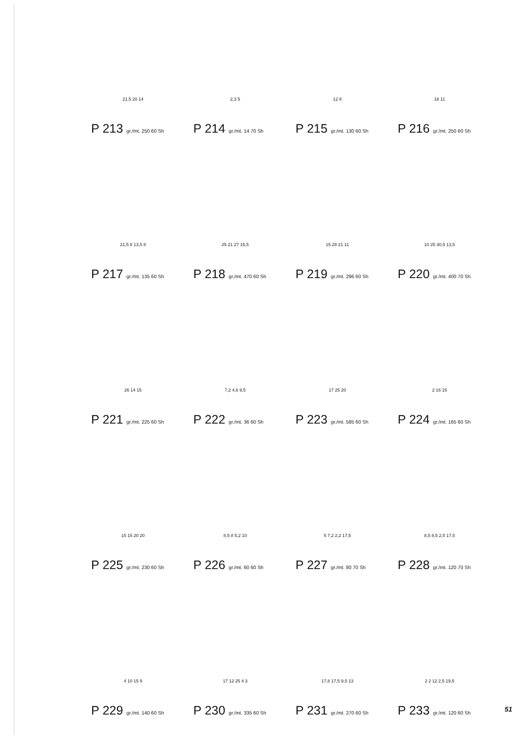21,5 20 14
P 213 gr./mt. 250 60 Sh
2,3 5
P 214 gr./mt. 14 70 Sh
12 8
P 215 gr./mt. 130 60 Sh
18 11
P 216 gr./mt. 250 60 Sh
21,5 8 13,5 8
P 217 gr./mt. 135 60 Sh
25 21 27 15,5
P 218 gr./mt. 470 60 Sh
15 28 21 11
P 219 gr./mt. 296 60 Sh
10 25 30,5 13,5
P 220 gr./mt. 400 70 Sh
26 14 15
P 221 gr./mt. 225 60 Sh
7,2 4,6 9,5
P 222 gr./mt. 36 60 Sh
17 25 20
P 223 gr./mt. 585 60 Sh
2 16 15
P 224 gr./mt. 165 60 Sh
15 15 20 20
P 225 gr./mt. 230 60 Sh
8,5 8 5,2 10
P 226 gr./mt. 60 60 Sh
5 7,2 2,2 17,5
P 227 gr./mt. 80 70 Sh
8,5 8,5 2,5 17,5
P 228 gr./mt. 120 70 Sh
4 10 15 9
P 229 gr./mt. 140 60 Sh
17 12 25 4 3
P 230 gr./mt. 335 60 Sh
17,8 17,5 9,5 13
P 231 gr./mt. 270 60 Sh
2 2 12 2,5 19,5
P 233 gr./mt. 120 60 Sh
51